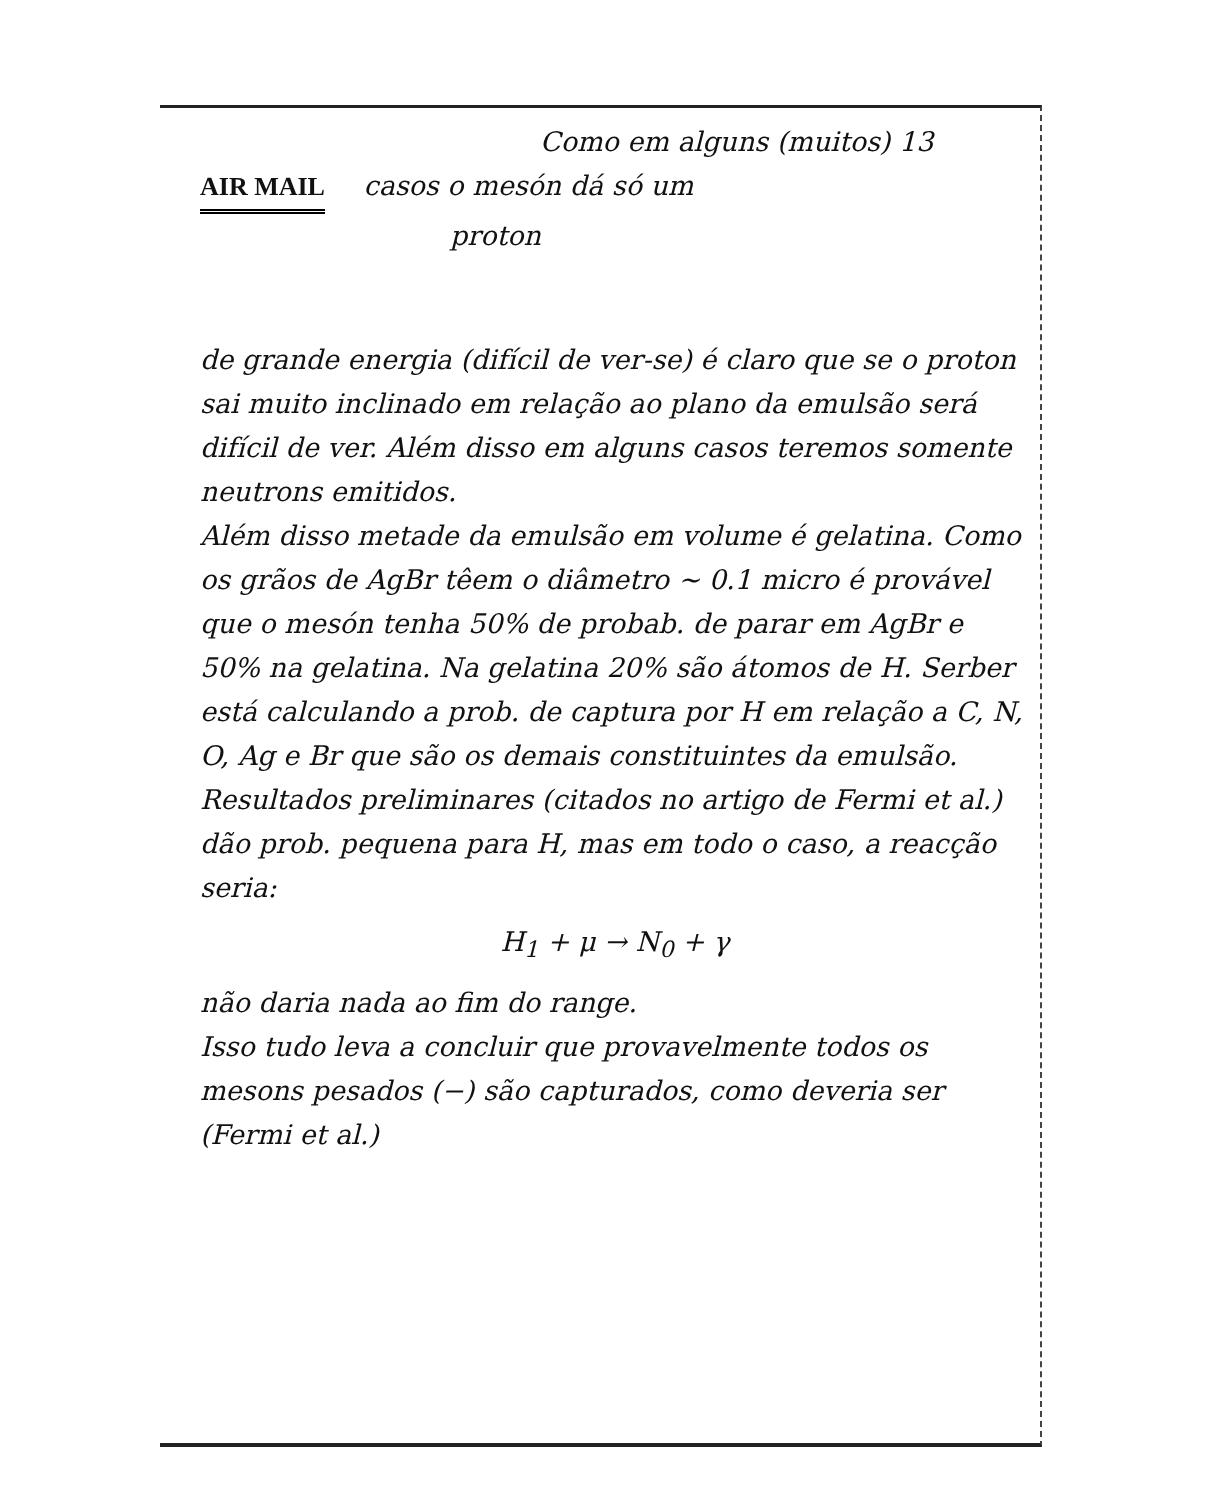Como em alguns (muitos) 13
AIR MAIL casos o mesón dá só um
proton
de grande energia (difícil de ver-se) é claro que se o proton sai muito inclinado em relação ao plano da emulsão será difícil de ver. Além disso em alguns casos teremos somente neutrons emitidos.
Além disso metade da emulsão em volume é gelatina. Como os grãos de AgBr têem o diâmetro ~ 0.1 micro é provável que o mesón tenha 50% de probab. de parar em AgBr e 50% na gelatina. Na gelatina 20% são átomos de H. Serber está calculando a prob. de captura por H em relação a C, N, O, Ag e Br que são os demais constituintes da emulsão. Resultados preliminares (citados no artigo de Fermi et al.) dão prob. pequena para H, mas em todo o caso, a reacção seria:
H<sub>1</sub> + μ → N<sub>0</sub> + γ
não daria nada ao fim do range.
Isso tudo leva a concluir que provavelmente todos os mesons pesados (−) são capturados, como deveria ser (Fermi et al.)